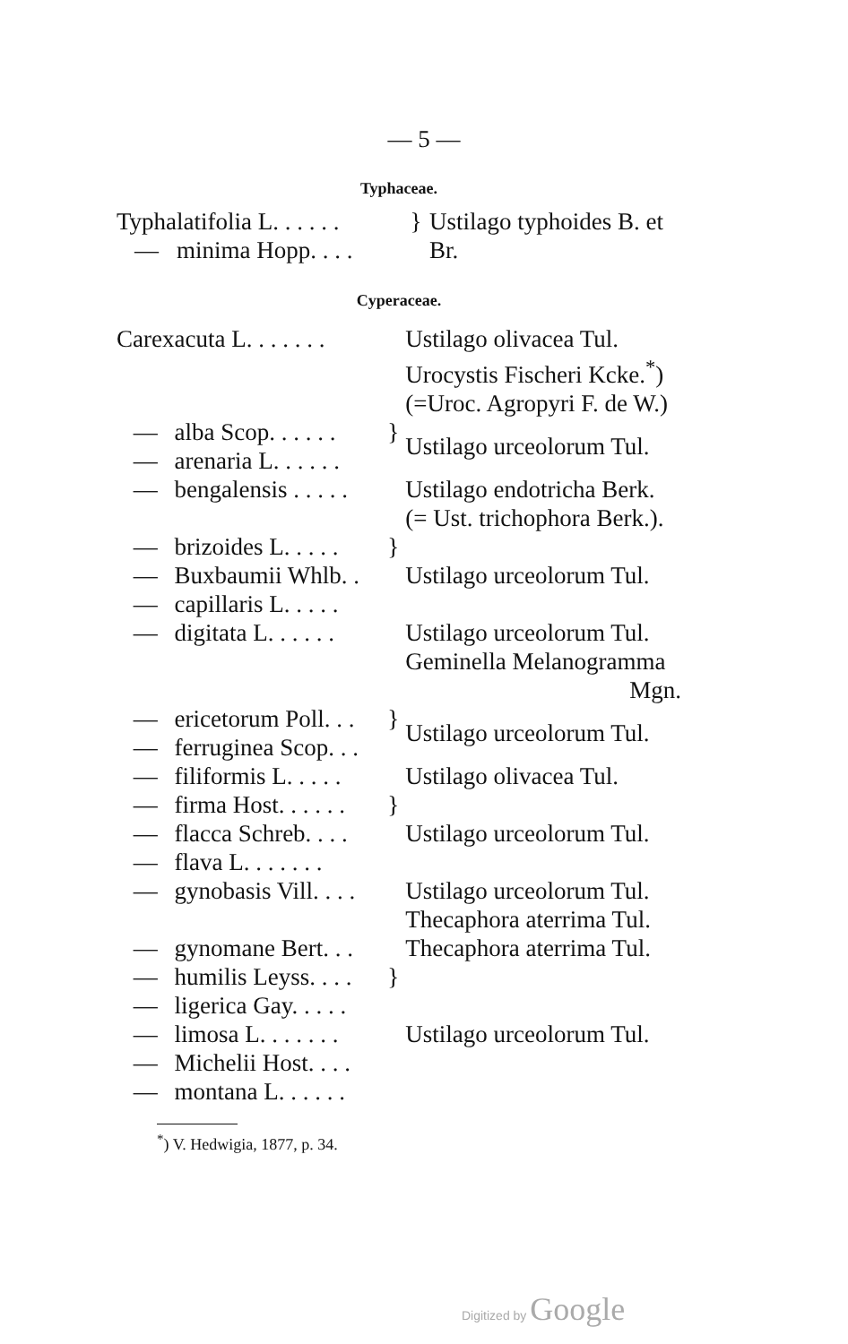— 5 —
Typhaceae.
| Typha | latifolia L. . . . . . | } | Ustilago typhoides B. et Br. |
| — | minima Hopp. . . . | | |
Cyperaceae.
| Carex | acuta L. . . . . . . | | Ustilago olivacea Tul. Urocystis Fischeri Kcke.<sup>*</sup>) (=Uroc. Agropyri F. de W.) |
| — | alba Scop. . . . . . | } | Ustilago urceolorum Tul. |
| — | arenaria L. . . . . . | | |
| — | bengalensis . . . . . | | Ustilago endotricha Berk. (= Ust. trichophora Berk.). |
| — | brizoides L. . . . . | } | Ustilago urceolorum Tul. |
| — | Buxbaumii Whlb. . | | |
| — | capillaris L. . . . . | | |
| — | digitata L. . . . . . | | Ustilago urceolorum Tul. Geminella Melanogramma Mgn. |
| — | ericetorum Poll. . . | } | Ustilago urceolorum Tul. |
| — | ferruginea Scop. . . | | |
| — | filiformis L. . . . . | | Ustilago olivacea Tul. |
| — | firma Host. . . . . . | } | Ustilago urceolorum Tul. |
| — | flacca Schreb. . . . | | |
| — | flava L. . . . . . . | | |
| — | gynobasis Vill. . . . | | Ustilago urceolorum Tul. Thecaphora aterrima Tul. |
| — | gynomane Bert. . . | | Thecaphora aterrima Tul. |
| — | humilis Leyss. . . . | } | Ustilago urceolorum Tul. |
| — | ligerica Gay. . . . . | | |
| — | limosa L. . . . . . . | | |
| — | Michelii Host. . . . | | |
| — | montana L. . . . . . | | |
<sup>*</sup>) V. Hedwigia, 1877, p. 34.
Digitized by Google